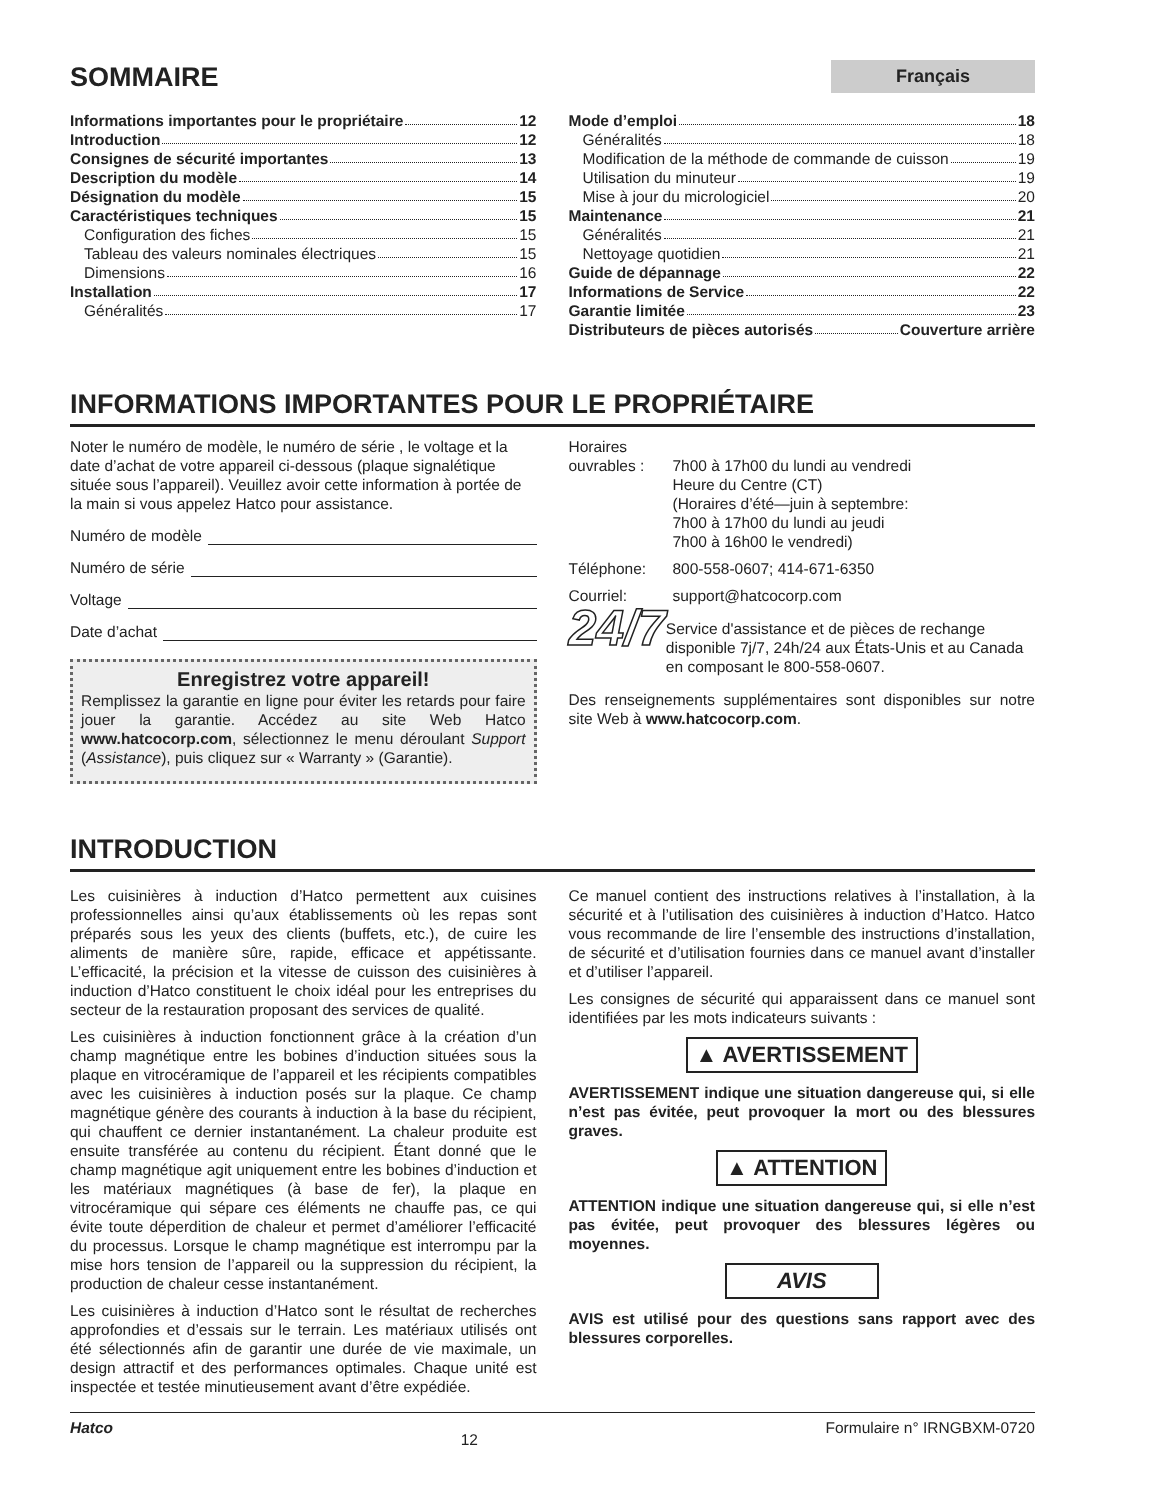SOMMAIRE
Français
Informations importantes pour le propriétaire 12
Introduction 12
Consignes de sécurité importantes 13
Description du modèle 14
Désignation du modèle 15
Caractéristiques techniques 15
Configuration des fiches 15
Tableau des valeurs nominales électriques 15
Dimensions 16
Installation 17
Généralités 17
Mode d’emploi 18
Généralités 18
Modification de la méthode de commande de cuisson 19
Utilisation du minuteur 19
Mise à jour du micrologiciel 20
Maintenance 21
Généralités 21
Nettoyage quotidien 21
Guide de dépannage 22
Informations de Service 22
Garantie limitée 23
Distributeurs de pièces autorisés Couverture arrière
INFORMATIONS IMPORTANTES POUR LE PROPRIÉTAIRE
Noter le numéro de modèle, le numéro de série , le voltage et la date d’achat de votre appareil ci-dessous (plaque signalétique située sous l’appareil). Veuillez avoir cette information à portée de la main si vous appelez Hatco pour assistance.
Numéro de modèle
Numéro de série
Voltage
Date d’achat
Enregistrez votre appareil!
Remplissez la garantie en ligne pour éviter les retards pour faire jouer la garantie. Accédez au site Web Hatco www.hatcocorp.com, sélectionnez le menu déroulant Support (Assistance), puis cliquez sur « Warranty » (Garantie).
Horaires
ouvrables : 7h00 à 17h00 du lundi au vendredi
Heure du Centre (CT)
(Horaires d’été—juin à septembre:
7h00 à 17h00 du lundi au jeudi
7h00 à 16h00 le vendredi)
Téléphone: 800-558-0607; 414-671-6350
Courriel: support@hatcocorp.com
24/7
Service d'assistance et de pièces de rechange disponible 7j/7, 24h/24 aux États-Unis et au Canada en composant le 800-558-0607.
Des renseignements supplémentaires sont disponibles sur notre site Web à www.hatcocorp.com.
INTRODUCTION
Les cuisinières à induction d’Hatco permettent aux cuisines professionnelles ainsi qu’aux établissements où les repas sont préparés sous les yeux des clients (buffets, etc.), de cuire les aliments de manière sûre, rapide, efficace et appétissante. L’efficacité, la précision et la vitesse de cuisson des cuisinières à induction d’Hatco constituent le choix idéal pour les entreprises du secteur de la restauration proposant des services de qualité.
Les cuisinières à induction fonctionnent grâce à la création d’un champ magnétique entre les bobines d’induction situées sous la plaque en vitrocéramique de l’appareil et les récipients compatibles avec les cuisinières à induction posés sur la plaque. Ce champ magnétique génère des courants à induction à la base du récipient, qui chauffent ce dernier instantanément. La chaleur produite est ensuite transférée au contenu du récipient. Étant donné que le champ magnétique agit uniquement entre les bobines d’induction et les matériaux magnétiques (à base de fer), la plaque en vitrocéramique qui sépare ces éléments ne chauffe pas, ce qui évite toute déperdition de chaleur et permet d’améliorer l’efficacité du processus. Lorsque le champ magnétique est interrompu par la mise hors tension de l’appareil ou la suppression du récipient, la production de chaleur cesse instantanément.
Les cuisinières à induction d’Hatco sont le résultat de recherches approfondies et d’essais sur le terrain. Les matériaux utilisés ont été sélectionnés afin de garantir une durée de vie maximale, un design attractif et des performances optimales. Chaque unité est inspectée et testée minutieusement avant d’être expédiée.
Ce manuel contient des instructions relatives à l’installation, à la sécurité et à l’utilisation des cuisinières à induction d’Hatco. Hatco vous recommande de lire l’ensemble des instructions d’installation, de sécurité et d’utilisation fournies dans ce manuel avant d’installer et d’utiliser l’appareil.
Les consignes de sécurité qui apparaissent dans ce manuel sont identifiées par les mots indicateurs suivants :
▲ AVERTISSEMENT
AVERTISSEMENT indique une situation dangereuse qui, si elle n’est pas évitée, peut provoquer la mort ou des blessures graves.
▲ ATTENTION
ATTENTION indique une situation dangereuse qui, si elle n’est pas évitée, peut provoquer des blessures légères ou moyennes.
AVIS
AVIS est utilisé pour des questions sans rapport avec des blessures corporelles.
Hatco 12 Formulaire n° IRNGBXM-0720